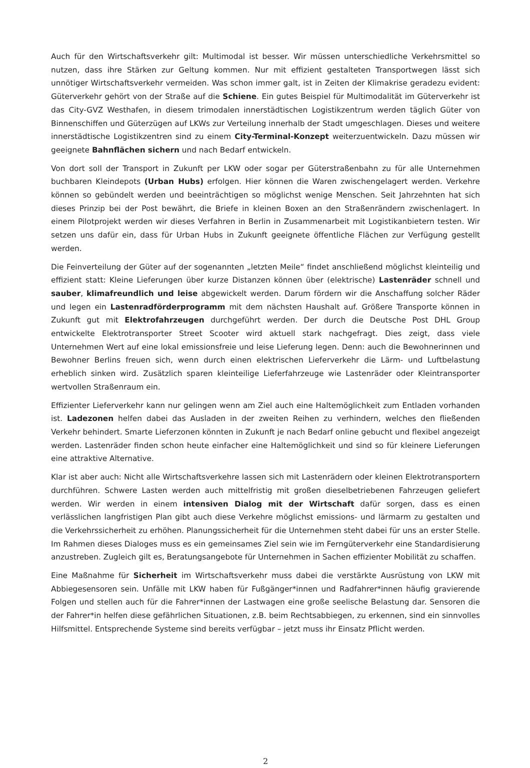Auch für den Wirtschaftsverkehr gilt: Multimodal ist besser. Wir müssen unterschiedliche Verkehrsmittel so nutzen, dass ihre Stärken zur Geltung kommen. Nur mit effizient gestalteten Transportwegen lässt sich unnötiger Wirtschaftsverkehr vermeiden. Was schon immer galt, ist in Zeiten der Klimakrise geradezu evident: Güterverkehr gehört von der Straße auf die Schiene. Ein gutes Beispiel für Multimodalität im Güterverkehr ist das City-GVZ Westhafen, in diesem trimodalen innerstädtischen Logistikzentrum werden täglich Güter von Binnenschiffen und Güterzügen auf LKWs zur Verteilung innerhalb der Stadt umgeschlagen. Dieses und weitere innerstädtische Logistikzentren sind zu einem City-Terminal-Konzept weiterzuentwickeln. Dazu müssen wir geeignete Bahnflächen sichern und nach Bedarf entwickeln.
Von dort soll der Transport in Zukunft per LKW oder sogar per Güterstraßenbahn zu für alle Unternehmen buchbaren Kleindepots (Urban Hubs) erfolgen. Hier können die Waren zwischengelagert werden. Verkehre können so gebündelt werden und beeinträchtigen so möglichst wenige Menschen. Seit Jahrzehnten hat sich dieses Prinzip bei der Post bewährt, die Briefe in kleinen Boxen an den Straßenrändern zwischenlagert. In einem Pilotprojekt werden wir dieses Verfahren in Berlin in Zusammenarbeit mit Logistikanbietern testen. Wir setzen uns dafür ein, dass für Urban Hubs in Zukunft geeignete öffentliche Flächen zur Verfügung gestellt werden.
Die Feinverteilung der Güter auf der sogenannten „letzten Meile“ findet anschließend möglichst kleinteilig und effizient statt: Kleine Lieferungen über kurze Distanzen können über (elektrische) Lastenräder schnell und sauber, klimafreundlich und leise abgewickelt werden. Darum fördern wir die Anschaffung solcher Räder und legen ein Lastenradförderprogramm mit dem nächsten Haushalt auf. Größere Transporte können in Zukunft gut mit Elektrofahrzeugen durchgeführt werden. Der durch die Deutsche Post DHL Group entwickelte Elektrotransporter Street Scooter wird aktuell stark nachgefragt. Dies zeigt, dass viele Unternehmen Wert auf eine lokal emissionsfreie und leise Lieferung legen. Denn: auch die Bewohnerinnen und Bewohner Berlins freuen sich, wenn durch einen elektrischen Lieferverkehr die Lärm- und Luftbelastung erheblich sinken wird. Zusätzlich sparen kleinteilige Lieferfahrzeuge wie Lastenräder oder Kleintransporter wertvollen Straßenraum ein.
Effizienter Lieferverkehr kann nur gelingen wenn am Ziel auch eine Haltemöglichkeit zum Entladen vorhanden ist. Ladezonen helfen dabei das Ausladen in der zweiten Reihen zu verhindern, welches den fließenden Verkehr behindert. Smarte Lieferzonen könnten in Zukunft je nach Bedarf online gebucht und flexibel angezeigt werden. Lastenräder finden schon heute einfacher eine Haltemöglichkeit und sind so für kleinere Lieferungen eine attraktive Alternative.
Klar ist aber auch: Nicht alle Wirtschaftsverkehre lassen sich mit Lastenrädern oder kleinen Elektrotransportern durchführen. Schwere Lasten werden auch mittelfristig mit großen dieselbetriebenen Fahrzeugen geliefert werden. Wir werden in einem intensiven Dialog mit der Wirtschaft dafür sorgen, dass es einen verlässlichen langfristigen Plan gibt auch diese Verkehre möglichst emissions- und lärmarm zu gestalten und die Verkehrssicherheit zu erhöhen. Planungssicherheit für die Unternehmen steht dabei für uns an erster Stelle. Im Rahmen dieses Dialoges muss es ein gemeinsames Ziel sein wie im Ferngüterverkehr eine Standardisierung anzustreben. Zugleich gilt es, Beratungsangebote für Unternehmen in Sachen effizienter Mobilität zu schaffen.
Eine Maßnahme für Sicherheit im Wirtschaftsverkehr muss dabei die verstärkte Ausrüstung von LKW mit Abbiegesensoren sein. Unfälle mit LKW haben für Fußgänger*innen und Radfahrer*innen häufig gravierende Folgen und stellen auch für die Fahrer*innen der Lastwagen eine große seelische Belastung dar. Sensoren die der Fahrer*in helfen diese gefährlichen Situationen, z.B. beim Rechtsabbiegen, zu erkennen, sind ein sinnvolles Hilfsmittel. Entsprechende Systeme sind bereits verfügbar – jetzt muss ihr Einsatz Pflicht werden.
2